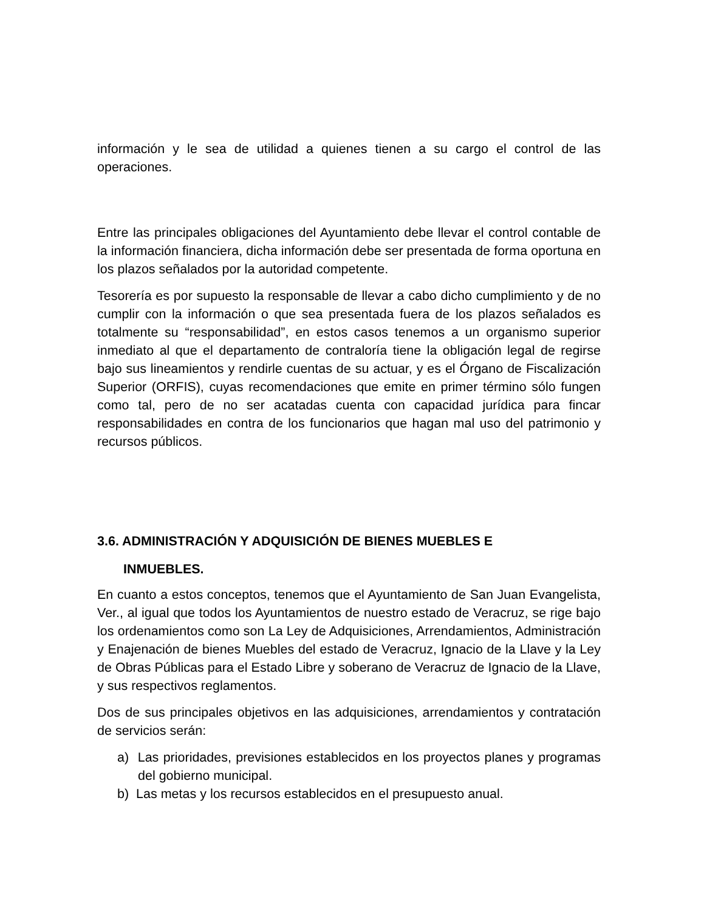información y le sea de utilidad a quienes tienen a su cargo el control de las operaciones.
Entre las principales obligaciones del Ayuntamiento debe llevar el control contable de la información financiera, dicha información debe ser presentada de forma oportuna en los plazos señalados por la autoridad competente.
Tesorería es por supuesto la responsable de llevar a cabo dicho cumplimiento y de no cumplir con la información o que sea presentada fuera de los plazos señalados es totalmente su “responsabilidad”, en estos casos tenemos a un organismo superior inmediato al que el departamento de contraloría tiene la obligación legal de regirse bajo sus lineamientos y rendirle cuentas de su actuar, y es el Órgano de Fiscalización Superior (ORFIS), cuyas recomendaciones que emite en primer término sólo fungen como tal, pero de no ser acatadas cuenta con capacidad jurídica para fincar responsabilidades en contra de los funcionarios que hagan mal uso del patrimonio y recursos públicos.
3.6. ADMINISTRACIÓN Y ADQUISICIÓN DE BIENES MUEBLES E
INMUEBLES.
En cuanto a estos conceptos, tenemos que el Ayuntamiento de San Juan Evangelista, Ver., al igual que todos los Ayuntamientos de nuestro estado de Veracruz, se rige bajo los ordenamientos como son La Ley de Adquisiciones, Arrendamientos, Administración y Enajenación de bienes Muebles del estado de Veracruz, Ignacio de la Llave y la Ley de Obras Públicas para el Estado Libre y soberano de Veracruz de Ignacio de la Llave, y sus respectivos reglamentos.
Dos de sus principales objetivos en las adquisiciones, arrendamientos y contratación de servicios serán:
a) Las prioridades, previsiones establecidos en los proyectos planes y programas del gobierno municipal.
b) Las metas y los recursos establecidos en el presupuesto anual.